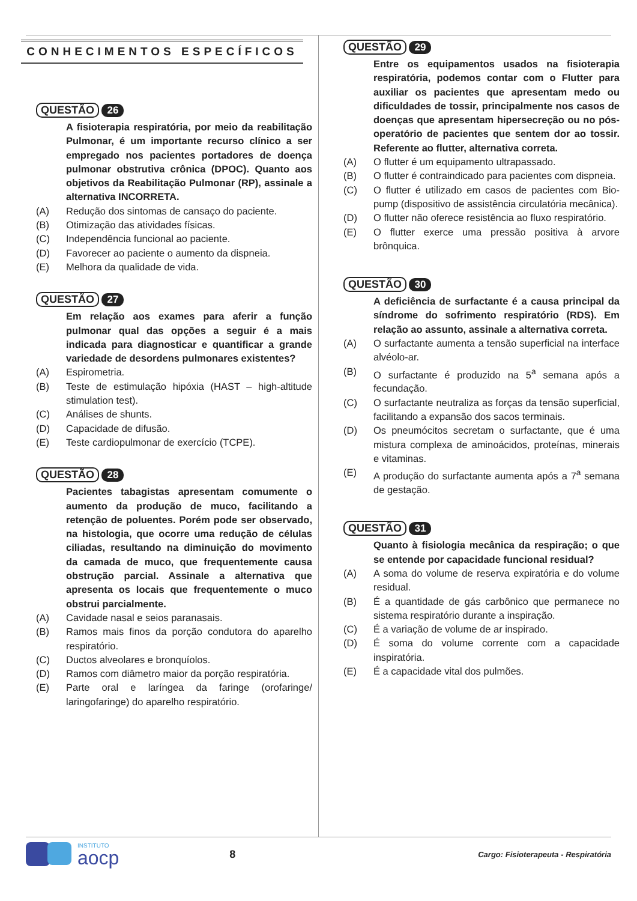CONHECIMENTOS ESPECÍFICOS
QUESTÃO 26
A fisioterapia respiratória, por meio da reabilitação Pulmonar, é um importante recurso clínico a ser empregado nos pacientes portadores de doença pulmonar obstrutiva crônica (DPOC). Quanto aos objetivos da Reabilitação Pulmonar (RP), assinale a alternativa INCORRETA.
(A) Redução dos sintomas de cansaço do paciente.
(B) Otimização das atividades físicas.
(C) Independência funcional ao paciente.
(D) Favorecer ao paciente o aumento da dispneia.
(E) Melhora da qualidade de vida.
QUESTÃO 27
Em relação aos exames para aferir a função pulmonar qual das opções a seguir é a mais indicada para diagnosticar e quantificar a grande variedade de desordens pulmonares existentes?
(A) Espirometria.
(B) Teste de estimulação hipóxia (HAST – high-altitude stimulation test).
(C) Análises de shunts.
(D) Capacidade de difusão.
(E) Teste cardiopulmonar de exercício (TCPE).
QUESTÃO 28
Pacientes tabagistas apresentam comumente o aumento da produção de muco, facilitando a retenção de poluentes. Porém pode ser observado, na histologia, que ocorre uma redução de células ciliadas, resultando na diminuição do movimento da camada de muco, que frequentemente causa obstrução parcial. Assinale a alternativa que apresenta os locais que frequentemente o muco obstrui parcialmente.
(A) Cavidade nasal e seios paranasais.
(B) Ramos mais finos da porção condutora do aparelho respiratório.
(C) Ductos alveolares e bronquíolos.
(D) Ramos com diâmetro maior da porção respiratória.
(E) Parte oral e laríngea da faringe (orofaringe/ laringofaringe) do aparelho respiratório.
QUESTÃO 29
Entre os equipamentos usados na fisioterapia respiratória, podemos contar com o Flutter para auxiliar os pacientes que apresentam medo ou dificuldades de tossir, principalmente nos casos de doenças que apresentam hipersecreção ou no pós-operatório de pacientes que sentem dor ao tossir. Referente ao flutter, alternativa correta.
(A) O flutter é um equipamento ultrapassado.
(B) O flutter é contraindicado para pacientes com dispneia.
(C) O flutter é utilizado em casos de pacientes com Bio-pump (dispositivo de assistência circulatória mecânica).
(D) O flutter não oferece resistência ao fluxo respiratório.
(E) O flutter exerce uma pressão positiva à arvore brônquica.
QUESTÃO 30
A deficiência de surfactante é a causa principal da síndrome do sofrimento respiratório (RDS). Em relação ao assunto, assinale a alternativa correta.
(A) O surfactante aumenta a tensão superficial na interface alvéolo-ar.
(B) O surfactante é produzido na 5<sup>a</sup> semana após a fecundação.
(C) O surfactante neutraliza as forças da tensão superficial, facilitando a expansão dos sacos terminais.
(D) Os pneumócitos secretam o surfactante, que é uma mistura complexa de aminoácidos, proteínas, minerais e vitaminas.
(E) A produção do surfactante aumenta após a 7<sup>a</sup> semana de gestação.
QUESTÃO 31
Quanto à fisiologia mecânica da respiração; o que se entende por capacidade funcional residual?
(A) A soma do volume de reserva expiratória e do volume residual.
(B) É a quantidade de gás carbônico que permanece no sistema respiratório durante a inspiração.
(C) É a variação de volume de ar inspirado.
(D) É soma do volume corrente com a capacidade inspiratória.
(E) É a capacidade vital dos pulmões.
INSTITUTO
aocp
8
Cargo: Fisioterapeuta - Respiratória